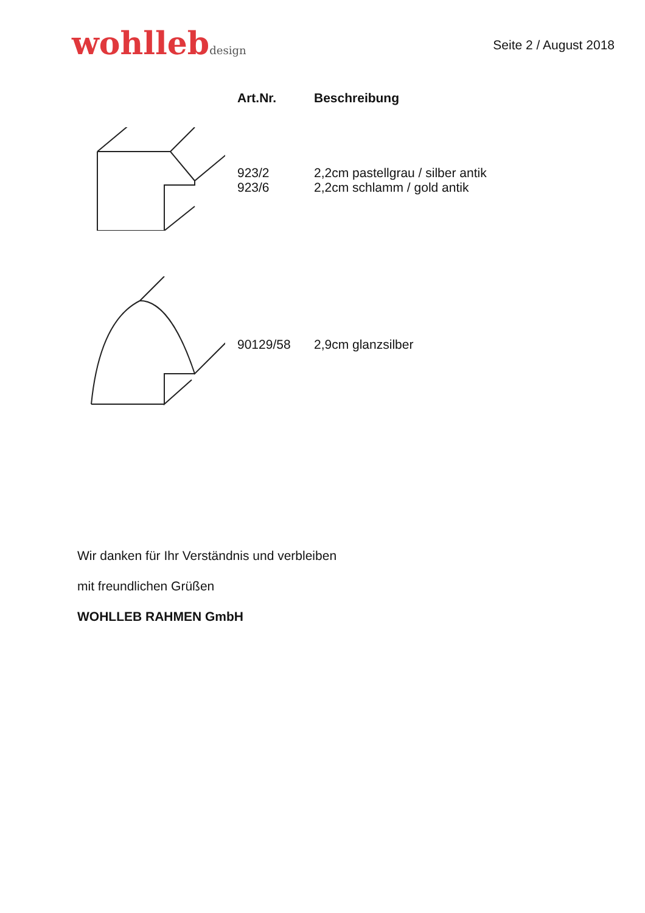wohllebdesign
Seite 2 / August 2018
| | Art.Nr. | Beschreibung |
| --- | --- | --- |
| | 923/2 923/6 | 2,2cm pastellgrau / silber antik 2,2cm schlamm / gold antik |
| | 90129/58 | 2,9cm glanzsilber |
Wir danken für Ihr Verständnis und verbleiben
mit freundlichen Grüßen
WOHLLEB RAHMEN GmbH